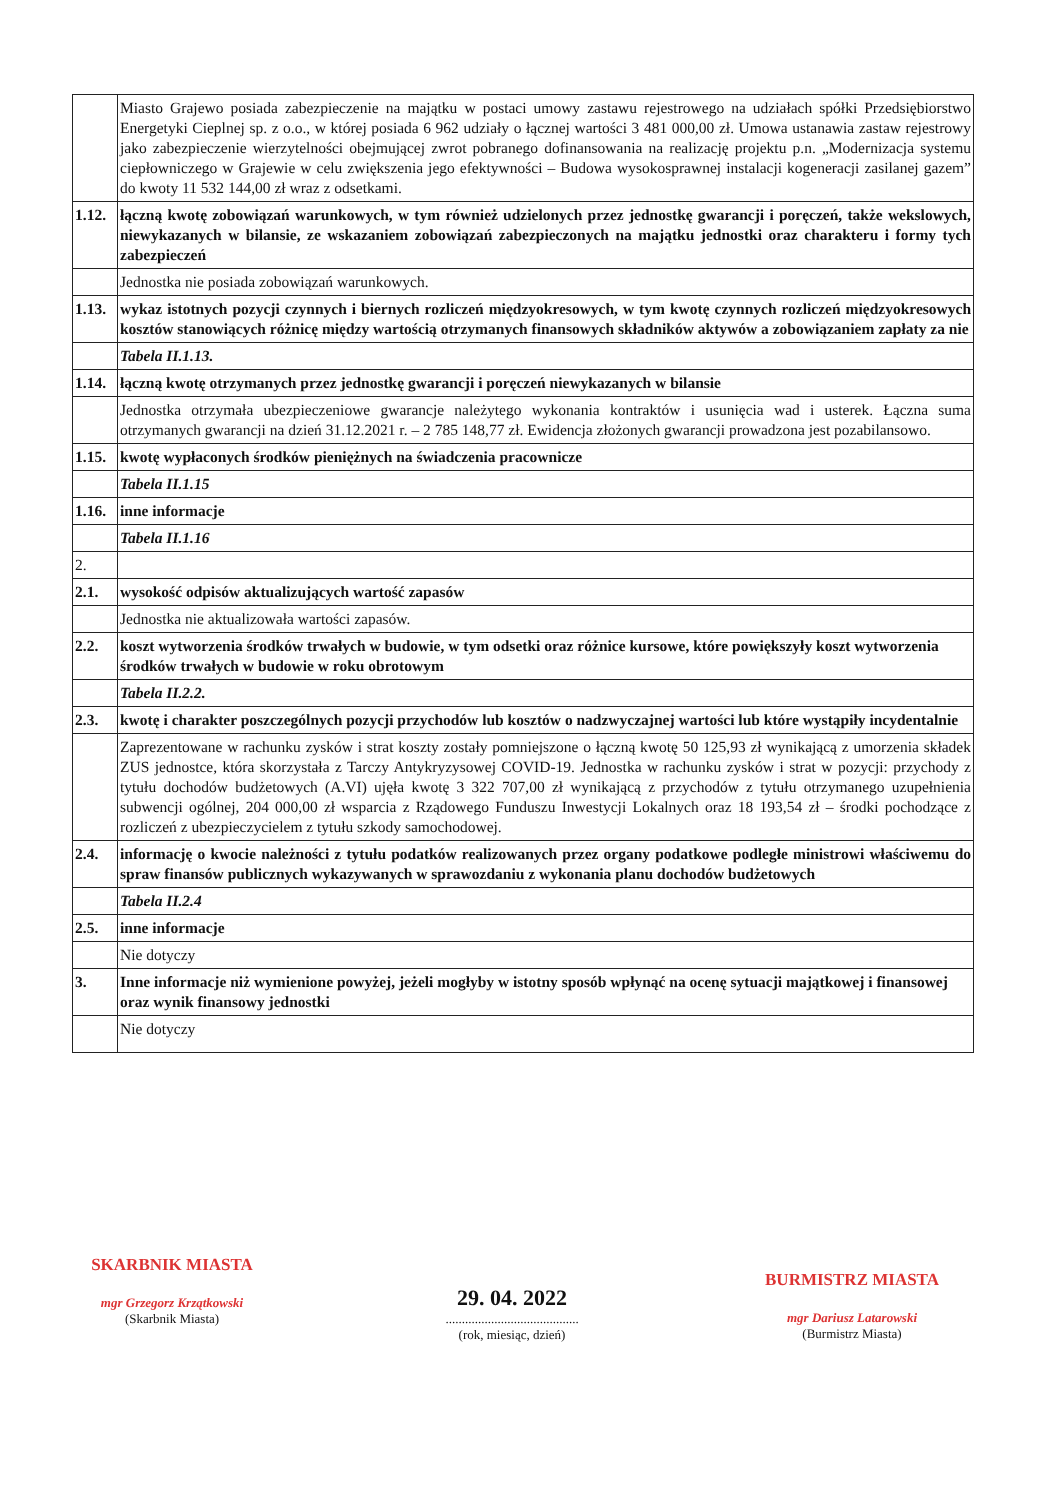| | Miasto Grajewo posiada zabezpieczenie na majątku w postaci umowy zastawu rejestrowego na udziałach spółki Przedsiębiorstwo Energetyki Cieplnej sp. z o.o., w której posiada 6 962 udziały o łącznej wartości 3 481 000,00 zł. Umowa ustanawia zastaw rejestrowy jako zabezpieczenie wierzytelności obejmującej zwrot pobranego dofinansowania na realizację projektu p.n. „Modernizacja systemu ciepłowniczego w Grajewie w celu zwiększenia jego efektywności – Budowa wysokosprawnej instalacji kogeneracji zasilanej gazem” do kwoty 11 532 144,00 zł wraz z odsetkami. |
| 1.12. | łączną kwotę zobowiązań warunkowych, w tym również udzielonych przez jednostkę gwarancji i poręczeń, także wekslowych, niewykazanych w bilansie, ze wskazaniem zobowiązań zabezpieczonych na majątku jednostki oraz charakteru i formy tych zabezpieczeń |
| | Jednostka nie posiada zobowiązań warunkowych. |
| 1.13. | wykaz istotnych pozycji czynnych i biernych rozliczeń międzyokresowych, w tym kwotę czynnych rozliczeń międzyokresowych kosztów stanowiących różnicę między wartością otrzymanych finansowych składników aktywów a zobowiązaniem zapłaty za nie |
| | Tabela II.1.13. |
| 1.14. | łączną kwotę otrzymanych przez jednostkę gwarancji i poręczeń niewykazanych w bilansie |
| | Jednostka otrzymała ubezpieczeniowe gwarancje należytego wykonania kontraktów i usunięcia wad i usterek. Łączna suma otrzymanych gwarancji na dzień 31.12.2021 r. – 2 785 148,77 zł. Ewidencja złożonych gwarancji prowadzona jest pozabilansowo. |
| 1.15. | kwotę wypłaconych środków pieniężnych na świadczenia pracownicze |
| | Tabela II.1.15 |
| 1.16. | inne informacje |
| | Tabela II.1.16 |
| 2. | |
| 2.1. | wysokość odpisów aktualizujących wartość zapasów |
| | Jednostka nie aktualizowała wartości zapasów. |
| 2.2. | koszt wytworzenia środków trwałych w budowie, w tym odsetki oraz różnice kursowe, które powiększyły koszt wytworzenia środków trwałych w budowie w roku obrotowym |
| | Tabela II.2.2. |
| 2.3. | kwotę i charakter poszczególnych pozycji przychodów lub kosztów o nadzwyczajnej wartości lub które wystąpiły incydentalnie |
| | Zaprezentowane w rachunku zysków i strat koszty zostały pomniejszone o łączną kwotę 50 125,93 zł wynikającą z umorzenia składek ZUS jednostce, która skorzystała z Tarczy Antykryzysowej COVID-19. Jednostka w rachunku zysków i strat w pozycji: przychody z tytułu dochodów budżetowych (A.VI) ujęła kwotę 3 322 707,00 zł wynikającą z przychodów z tytułu otrzymanego uzupełnienia subwencji ogólnej, 204 000,00 zł wsparcia z Rządowego Funduszu Inwestycji Lokalnych oraz 18 193,54 zł – środki pochodzące z rozliczeń z ubezpieczycielem z tytułu szkody samochodowej. |
| 2.4. | informację o kwocie należności z tytułu podatków realizowanych przez organy podatkowe podległe ministrowi właściwemu do spraw finansów publicznych wykazywanych w sprawozdaniu z wykonania planu dochodów budżetowych |
| | Tabela II.2.4 |
| 2.5. | inne informacje |
| | Nie dotyczy |
| 3. | Inne informacje niż wymienione powyżej, jeżeli mogłyby w istotny sposób wpłynąć na ocenę sytuacji majątkowej i finansowej oraz wynik finansowy jednostki |
| | Nie dotyczy |
SKARBNIK MIASTA
mgr Grzegorz Krzątkowski
(Skarbnik Miasta)
29. 04. 2022
.........................................
(rok, miesiąc, dzień)
BURMISTRZ MIASTA
mgr Dariusz Latarowski
(Burmistrz Miasta)